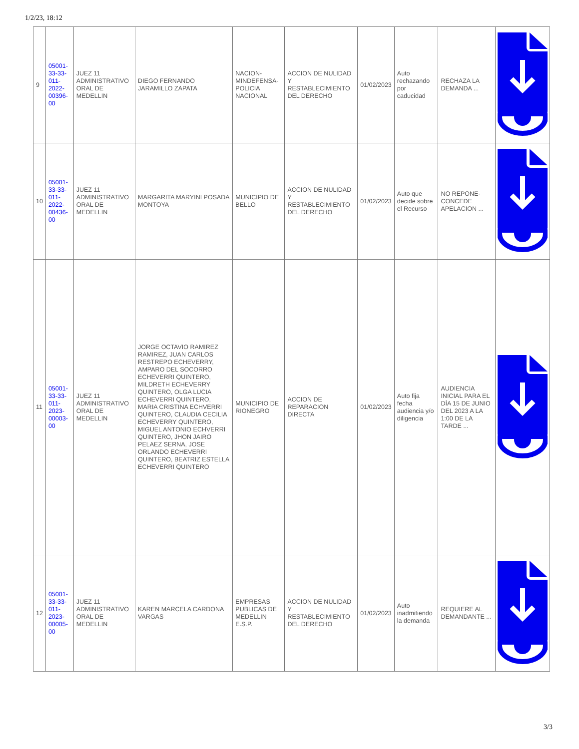1/2/23, 18:12
| 9 | 05001-33-33-011-2022-00396-00 | JUEZ 11 ADMINISTRATIVO ORAL DE MEDELLIN | DIEGO FERNANDO JARAMILLO ZAPATA | NACION-MINDEFENSA-POLICIA NACIONAL | ACCION DE NULIDAD Y RESTABLECIMIENTO DEL DERECHO | 01/02/2023 | Auto rechazando por caducidad | RECHAZA LA DEMANDA ... | |
| 10 | 05001-33-33-011-2022-00436-00 | JUEZ 11 ADMINISTRATIVO ORAL DE MEDELLIN | MARGARITA MARYINI POSADA MONTOYA | MUNICIPIO DE BELLO | ACCION DE NULIDAD Y RESTABLECIMIENTO DEL DERECHO | 01/02/2023 | Auto que decide sobre el Recurso | NO REPONE-CONCEDE APELACION ... | |
| 11 | 05001-33-33-011-2023-00003-00 | JUEZ 11 ADMINISTRATIVO ORAL DE MEDELLIN | JORGE OCTAVIO RAMIREZ RAMIREZ, JUAN CARLOS RESTREPO ECHEVERRY, AMPARO DEL SOCORRO ECHEVERRI QUINTERO, MILDRETH ECHEVERRY QUINTERO, OLGA LUCIA ECHEVERRI QUINTERO, MARIA CRISTINA ECHVERRI QUINTERO, CLAUDIA CECILIA ECHEVERRY QUINTERO, MIGUEL ANTONIO ECHVERRI QUINTERO, JHON JAIRO PELAEZ SERNA, JOSE ORLANDO ECHEVERRI QUINTERO, BEATRIZ ESTELLA ECHEVERRI QUINTERO | MUNICIPIO DE RIONEGRO | ACCION DE REPARACION DIRECTA | 01/02/2023 | Auto fija fecha audiencia y/o diligencia | AUDIENCIA INICIAL PARA EL DÍA 15 DE JUNIO DEL 2023 A LA 1:00 DE LA TARDE ... | |
| 12 | 05001-33-33-011-2023-00005-00 | JUEZ 11 ADMINISTRATIVO ORAL DE MEDELLIN | KAREN MARCELA CARDONA VARGAS | EMPRESAS PUBLICAS DE MEDELLIN E.S.P. | ACCION DE NULIDAD Y RESTABLECIMIENTO DEL DERECHO | 01/02/2023 | Auto inadmitiendo la demanda | REQUIERE AL DEMANDANTE ... | |
3/3